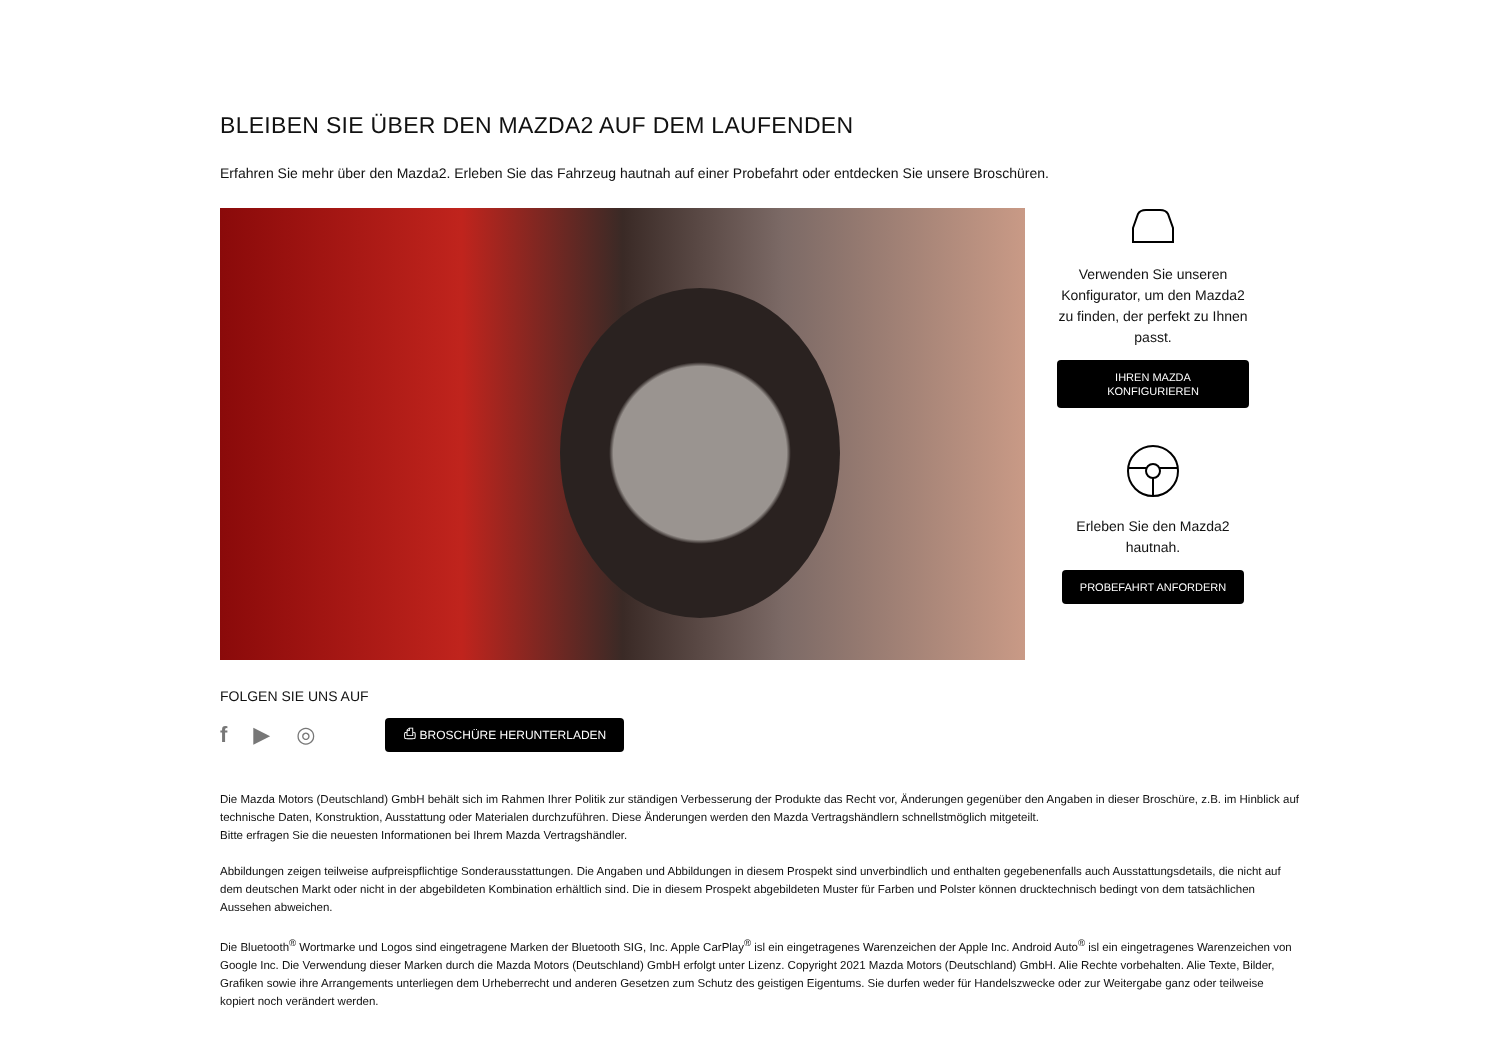BLEIBEN SIE ÜBER DEN MAZDA2 AUF DEM LAUFENDEN
Erfahren Sie mehr über den Mazda2. Erleben Sie das Fahrzeug hautnah auf einer Probefahrt oder entdecken Sie unsere Broschüren.
Verwenden Sie unseren Konfigurator, um den Mazda2 zu finden, der perfekt zu Ihnen passt.
IHREN MAZDA
KONFIGURIEREN
Erleben Sie den Mazda2 hautnah.
PROBEFAHRT ANFORDERN
FOLGEN SIE UNS AUF
f ▶ ◎ ⎙ BROSCHÜRE HERUNTERLADEN
Die Mazda Motors (Deutschland) GmbH behält sich im Rahmen Ihrer Politik zur ständigen Verbesserung der Produkte das Recht vor, Änderungen gegenüber den Angaben in dieser Broschüre, z.B. im Hinblick auf technische Daten, Konstruktion, Ausstattung oder Materialen durchzuführen. Diese Änderungen werden den Mazda Vertragshändlern schnellstmöglich mitgeteilt.
Bitte erfragen Sie die neuesten Informationen bei Ihrem Mazda Vertragshändler.
Abbildungen zeigen teilweise aufpreispflichtige Sonderausstattungen. Die Angaben und Abbildungen in diesem Prospekt sind unverbindlich und enthalten gegebenenfalls auch Ausstattungsdetails, die nicht auf dem deutschen Markt oder nicht in der abgebildeten Kombination erhältlich sind. Die in diesem Prospekt abgebildeten Muster für Farben und Polster können drucktechnisch bedingt von dem tatsächlichen Aussehen abweichen.
Die Bluetooth<sup>®</sup> Wortmarke und Logos sind eingetragene Marken der Bluetooth SIG, Inc. Apple CarPlay<sup>®</sup> isl ein eingetragenes Warenzeichen der Apple Inc. Android Auto<sup>®</sup> isl ein eingetragenes Warenzeichen von Google Inc. Die Verwendung dieser Marken durch die Mazda Motors (Deutschland) GmbH erfolgt unter Lizenz. Copyright 2021 Mazda Motors (Deutschland) GmbH. Alie Rechte vorbehalten. Alie Texte, Bilder, Grafiken sowie ihre Arrangements unterliegen dem Urheberrecht und anderen Gesetzen zum Schutz des geistigen Eigentums. Sie durfen weder für Handelszwecke oder zur Weitergabe ganz oder teilweise kopiert noch verändert werden.